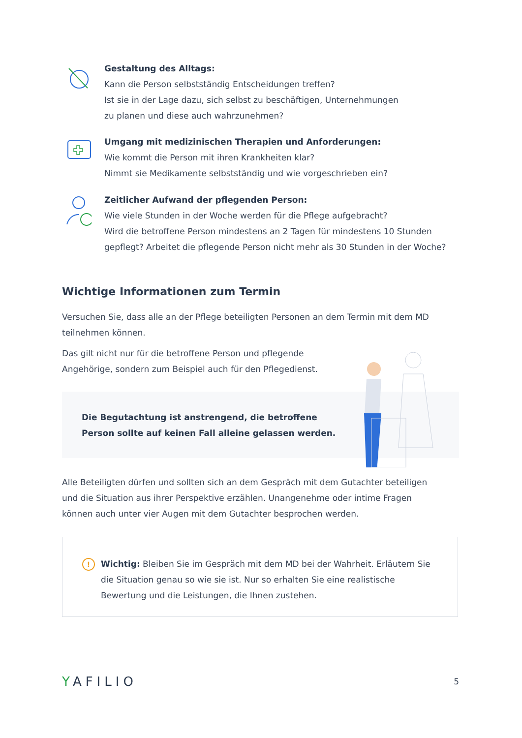Gestaltung des Alltags:
Kann die Person selbstständig Entscheidungen treffen?
Ist sie in der Lage dazu, sich selbst zu beschäftigen, Unternehmungen
zu planen und diese auch wahrzunehmen?
Umgang mit medizinischen Therapien und Anforderungen:
Wie kommt die Person mit ihren Krankheiten klar?
Nimmt sie Medikamente selbstständig und wie vorgeschrieben ein?
Zeitlicher Aufwand der pflegenden Person:
Wie viele Stunden in der Woche werden für die Pflege aufgebracht?
Wird die betroffene Person mindestens an 2 Tagen für mindestens 10 Stunden
gepflegt? Arbeitet die pflegende Person nicht mehr als 30 Stunden in der Woche?
Wichtige Informationen zum Termin
Versuchen Sie, dass alle an der Pflege beteiligten Personen an dem Termin mit dem MD teilnehmen können.
Das gilt nicht nur für die betroffene Person und pflegende Angehörige, sondern zum Beispiel auch für den Pflegedienst.
Die Begutachtung ist anstrengend, die betroffene Person sollte auf keinen Fall alleine gelassen werden.
Alle Beteiligten dürfen und sollten sich an dem Gespräch mit dem Gutachter beteiligen und die Situation aus ihrer Perspektive erzählen. Unangenehme oder intime Fragen können auch unter vier Augen mit dem Gutachter besprochen werden.
!
Wichtig: Bleiben Sie im Gespräch mit dem MD bei der Wahrheit. Erläutern Sie die Situation genau so wie sie ist. Nur so erhalten Sie eine realistische Bewertung und die Leistungen, die Ihnen zustehen.
YAFILIO
5